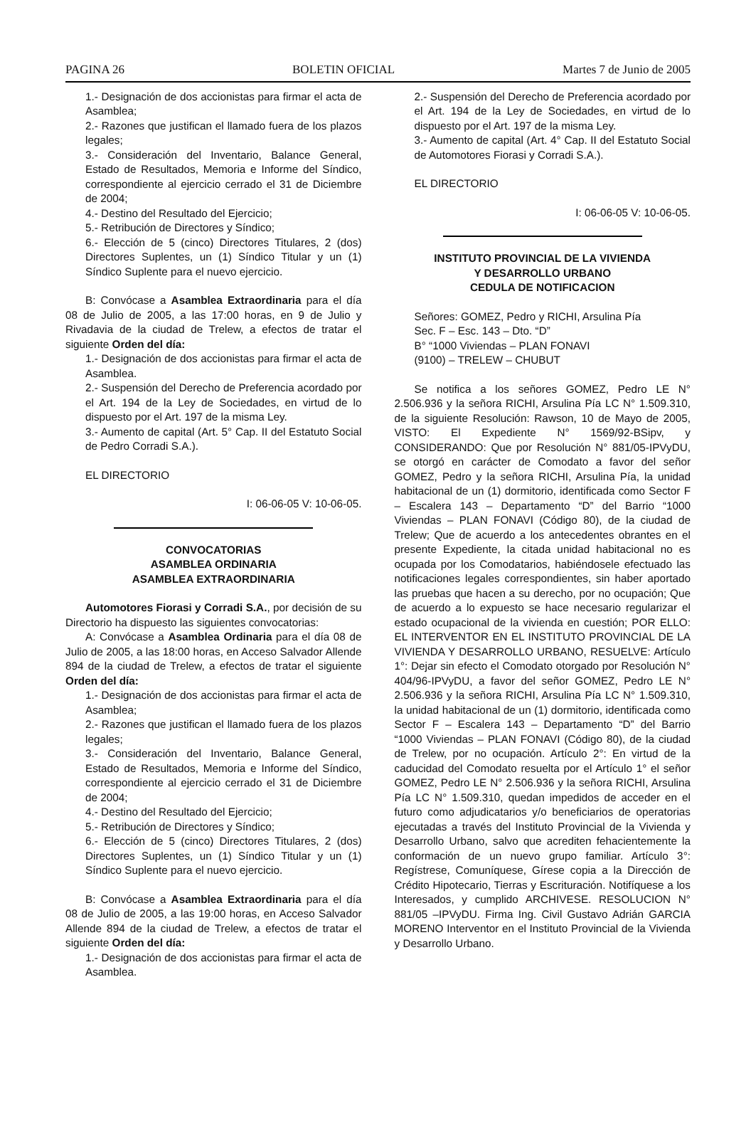PAGINA 26 BOLETIN OFICIAL Martes 7 de Junio de 2005
1.- Designación de dos accionistas para firmar el acta de Asamblea;
2.- Razones que justifican el llamado fuera de los plazos legales;
3.- Consideración del Inventario, Balance General, Estado de Resultados, Memoria e Informe del Síndico, correspondiente al ejercicio cerrado el 31 de Diciembre de 2004;
4.- Destino del Resultado del Ejercicio;
5.- Retribución de Directores y Síndico;
6.- Elección de 5 (cinco) Directores Titulares, 2 (dos) Directores Suplentes, un (1) Síndico Titular y un (1) Síndico Suplente para el nuevo ejercicio.
B: Convócase a Asamblea Extraordinaria para el día 08 de Julio de 2005, a las 17:00 horas, en 9 de Julio y Rivadavia de la ciudad de Trelew, a efectos de tratar el siguiente Orden del día:
1.- Designación de dos accionistas para firmar el acta de Asamblea.
2.- Suspensión del Derecho de Preferencia acordado por el Art. 194 de la Ley de Sociedades, en virtud de lo dispuesto por el Art. 197 de la misma Ley.
3.- Aumento de capital (Art. 5° Cap. II del Estatuto Social de Pedro Corradi S.A.).
EL DIRECTORIO
I: 06-06-05 V: 10-06-05.
CONVOCATORIAS
ASAMBLEA ORDINARIA
ASAMBLEA EXTRAORDINARIA
Automotores Fiorasi y Corradi S.A., por decisión de su Directorio ha dispuesto las siguientes convocatorias:
A: Convócase a Asamblea Ordinaria para el día 08 de Julio de 2005, a las 18:00 horas, en Acceso Salvador Allende 894 de la ciudad de Trelew, a efectos de tratar el siguiente Orden del día:
1.- Designación de dos accionistas para firmar el acta de Asamblea;
2.- Razones que justifican el llamado fuera de los plazos legales;
3.- Consideración del Inventario, Balance General, Estado de Resultados, Memoria e Informe del Síndico, correspondiente al ejercicio cerrado el 31 de Diciembre de 2004;
4.- Destino del Resultado del Ejercicio;
5.- Retribución de Directores y Síndico;
6.- Elección de 5 (cinco) Directores Titulares, 2 (dos) Directores Suplentes, un (1) Síndico Titular y un (1) Síndico Suplente para el nuevo ejercicio.
B: Convócase a Asamblea Extraordinaria para el día 08 de Julio de 2005, a las 19:00 horas, en Acceso Salvador Allende 894 de la ciudad de Trelew, a efectos de tratar el siguiente Orden del día:
1.- Designación de dos accionistas para firmar el acta de Asamblea.
2.- Suspensión del Derecho de Preferencia acordado por el Art. 194 de la Ley de Sociedades, en virtud de lo dispuesto por el Art. 197 de la misma Ley.
3.- Aumento de capital (Art. 4° Cap. II del Estatuto Social de Automotores Fiorasi y Corradi S.A.).
EL DIRECTORIO
I: 06-06-05 V: 10-06-05.
INSTITUTO PROVINCIAL DE LA VIVIENDA
Y DESARROLLO URBANO
CEDULA DE NOTIFICACION
Señores: GOMEZ, Pedro y RICHI, Arsulina Pía
Sec. F – Esc. 143 – Dto. “D”
B° “1000 Viviendas – PLAN FONAVI
(9100) – TRELEW – CHUBUT
Se notifica a los señores GOMEZ, Pedro LE N° 2.506.936 y la señora RICHI, Arsulina Pía LC N° 1.509.310, de la siguiente Resolución: Rawson, 10 de Mayo de 2005, VISTO: El Expediente N° 1569/92-BSipv, y CONSIDERANDO: Que por Resolución N° 881/05-IPVyDU, se otorgó en carácter de Comodato a favor del señor GOMEZ, Pedro y la señora RICHI, Arsulina Pía, la unidad habitacional de un (1) dormitorio, identificada como Sector F – Escalera 143 – Departamento “D” del Barrio “1000 Viviendas – PLAN FONAVI (Código 80), de la ciudad de Trelew; Que de acuerdo a los antecedentes obrantes en el presente Expediente, la citada unidad habitacional no es ocupada por los Comodatarios, habiéndosele efectuado las notificaciones legales correspondientes, sin haber aportado las pruebas que hacen a su derecho, por no ocupación; Que de acuerdo a lo expuesto se hace necesario regularizar el estado ocupacional de la vivienda en cuestión; POR ELLO: EL INTERVENTOR EN EL INSTITUTO PROVINCIAL DE LA VIVIENDA Y DESARROLLO URBANO, RESUELVE: Artículo 1°: Dejar sin efecto el Comodato otorgado por Resolución N° 404/96-IPVyDU, a favor del señor GOMEZ, Pedro LE N° 2.506.936 y la señora RICHI, Arsulina Pía LC N° 1.509.310, la unidad habitacional de un (1) dormitorio, identificada como Sector F – Escalera 143 – Departamento “D” del Barrio “1000 Viviendas – PLAN FONAVI (Código 80), de la ciudad de Trelew, por no ocupación. Artículo 2°: En virtud de la caducidad del Comodato resuelta por el Artículo 1° el señor GOMEZ, Pedro LE N° 2.506.936 y la señora RICHI, Arsulina Pía LC N° 1.509.310, quedan impedidos de acceder en el futuro como adjudicatarios y/o beneficiarios de operatorias ejecutadas a través del Instituto Provincial de la Vivienda y Desarrollo Urbano, salvo que acrediten fehacientemente la conformación de un nuevo grupo familiar. Artículo 3°: Regístrese, Comuníquese, Gírese copia a la Dirección de Crédito Hipotecario, Tierras y Escrituración. Notifíquese a los Interesados, y cumplido ARCHIVESE. RESOLUCION N° 881/05 –IPVyDU. Firma Ing. Civil Gustavo Adrián GARCIA MORENO Interventor en el Instituto Provincial de la Vivienda y Desarrollo Urbano.